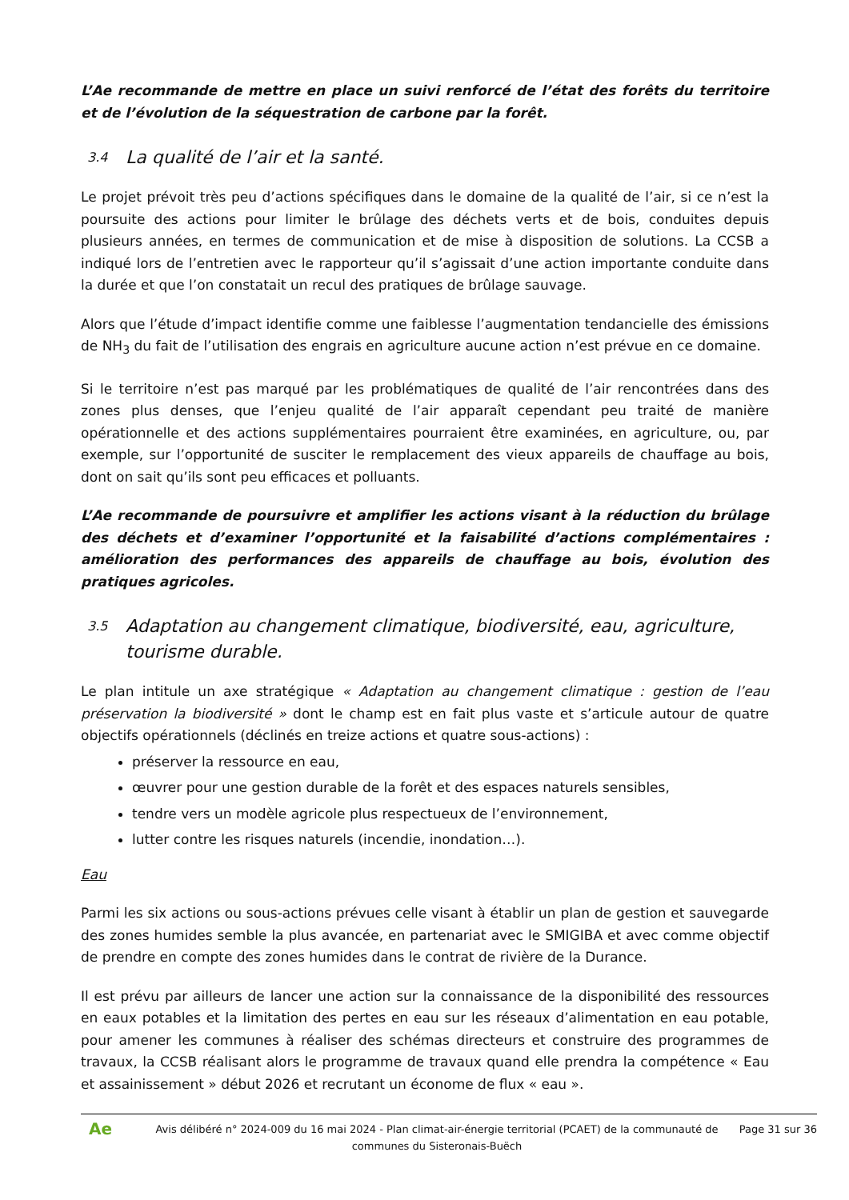L’Ae recommande de mettre en place un suivi renforcé de l’état des forêts du territoire et de l’évolution de la séquestration de carbone par la forêt.
3.4 La qualité de l’air et la santé.
Le projet prévoit très peu d’actions spécifiques dans le domaine de la qualité de l’air, si ce n’est la poursuite des actions pour limiter le brûlage des déchets verts et de bois, conduites depuis plusieurs années, en termes de communication et de mise à disposition de solutions. La CCSB a indiqué lors de l’entretien avec le rapporteur qu’il s’agissait d’une action importante conduite dans la durée et que l’on constatait un recul des pratiques de brûlage sauvage.
Alors que l’étude d’impact identifie comme une faiblesse l’augmentation tendancielle des émissions de NH<sub>3</sub> du fait de l’utilisation des engrais en agriculture aucune action n’est prévue en ce domaine.
Si le territoire n’est pas marqué par les problématiques de qualité de l’air rencontrées dans des zones plus denses, que l’enjeu qualité de l’air apparaît cependant peu traité de manière opérationnelle et des actions supplémentaires pourraient être examinées, en agriculture, ou, par exemple, sur l’opportunité de susciter le remplacement des vieux appareils de chauffage au bois, dont on sait qu’ils sont peu efficaces et polluants.
L’Ae recommande de poursuivre et amplifier les actions visant à la réduction du brûlage des déchets et d’examiner l’opportunité et la faisabilité d’actions complémentaires : amélioration des performances des appareils de chauffage au bois, évolution des pratiques agricoles.
3.5 Adaptation au changement climatique, biodiversité, eau, agriculture, tourisme durable.
Le plan intitule un axe stratégique « Adaptation au changement climatique : gestion de l’eau préservation la biodiversité » dont le champ est en fait plus vaste et s’articule autour de quatre objectifs opérationnels (déclinés en treize actions et quatre sous-actions) :
préserver la ressource en eau,
œuvrer pour une gestion durable de la forêt et des espaces naturels sensibles,
tendre vers un modèle agricole plus respectueux de l’environnement,
lutter contre les risques naturels (incendie, inondation…).
Eau
Parmi les six actions ou sous-actions prévues celle visant à établir un plan de gestion et sauvegarde des zones humides semble la plus avancée, en partenariat avec le SMIGIBA et avec comme objectif de prendre en compte des zones humides dans le contrat de rivière de la Durance.
Il est prévu par ailleurs de lancer une action sur la connaissance de la disponibilité des ressources en eaux potables et la limitation des pertes en eau sur les réseaux d’alimentation en eau potable, pour amener les communes à réaliser des schémas directeurs et construire des programmes de travaux, la CCSB réalisant alors le programme de travaux quand elle prendra la compétence « Eau et assainissement » début 2026 et recrutant un économe de flux « eau ».
Ae
Avis délibéré n° 2024-009 du 16 mai 2024 - Plan climat-air-énergie territorial (PCAET) de la communauté de communes du Sisteronais-Buëch
Page 31 sur 36